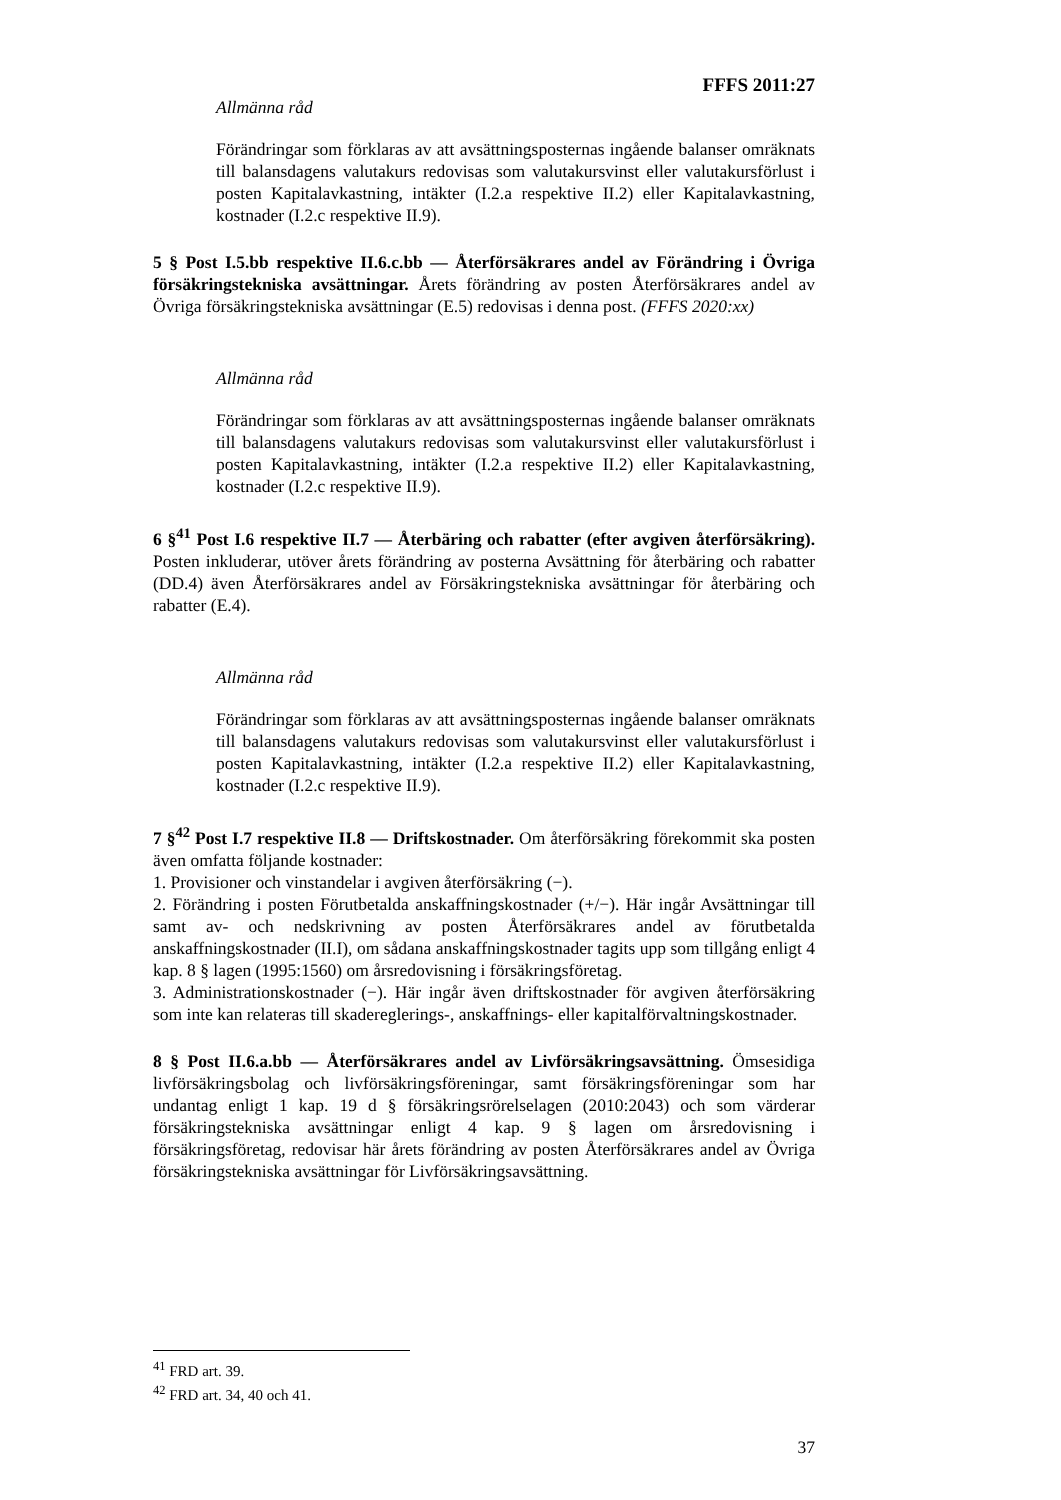FFFS 2011:27
Allmänna råd
Förändringar som förklaras av att avsättningsposternas ingående balanser omräknats till balansdagens valutakurs redovisas som valutakursvinst eller valutakursförlust i posten Kapitalavkastning, intäkter (I.2.a respektive II.2) eller Kapitalavkastning, kostnader (I.2.c respektive II.9).
5 § Post I.5.bb respektive II.6.c.bb — Återförsäkrares andel av Förändring i Övriga försäkringstekniska avsättningar. Årets förändring av posten Återförsäkrares andel av Övriga försäkringstekniska avsättningar (E.5) redovisas i denna post. (FFFS 2020:xx)
Allmänna råd
Förändringar som förklaras av att avsättningsposternas ingående balanser omräknats till balansdagens valutakurs redovisas som valutakursvinst eller valutakursförlust i posten Kapitalavkastning, intäkter (I.2.a respektive II.2) eller Kapitalavkastning, kostnader (I.2.c respektive II.9).
6 §<sup>41</sup> Post I.6 respektive II.7 — Återbäring och rabatter (efter avgiven återförsäkring). Posten inkluderar, utöver årets förändring av posterna Avsättning för återbäring och rabatter (DD.4) även Återförsäkrares andel av Försäkringstekniska avsättningar för återbäring och rabatter (E.4).
Allmänna råd
Förändringar som förklaras av att avsättningsposternas ingående balanser omräknats till balansdagens valutakurs redovisas som valutakursvinst eller valutakursförlust i posten Kapitalavkastning, intäkter (I.2.a respektive II.2) eller Kapitalavkastning, kostnader (I.2.c respektive II.9).
7 §<sup>42</sup> Post I.7 respektive II.8 — Driftskostnader. Om återförsäkring förekommit ska posten även omfatta följande kostnader:
1. Provisioner och vinstandelar i avgiven återförsäkring (−).
2. Förändring i posten Förutbetalda anskaffningskostnader (+/−). Här ingår Avsättningar till samt av- och nedskrivning av posten Återförsäkrares andel av förutbetalda anskaffningskostnader (II.I), om sådana anskaffningskostnader tagits upp som tillgång enligt 4 kap. 8 § lagen (1995:1560) om årsredovisning i försäkringsföretag.
3. Administrationskostnader (−). Här ingår även driftskostnader för avgiven återförsäkring som inte kan relateras till skadereglerings-, anskaffnings- eller kapitalförvaltningskostnader.
8 § Post II.6.a.bb — Återförsäkrares andel av Livförsäkringsavsättning. Ömsesidiga livförsäkringsbolag och livförsäkringsföreningar, samt försäkringsföreningar som har undantag enligt 1 kap. 19 d § försäkringsrörelselagen (2010:2043) och som värderar försäkringstekniska avsättningar enligt 4 kap. 9 § lagen om årsredovisning i försäkringsföretag, redovisar här årets förändring av posten Återförsäkrares andel av Övriga försäkringstekniska avsättningar för Livförsäkringsavsättning.
<sup>41</sup> FRD art. 39.
<sup>42</sup> FRD art. 34, 40 och 41.
37